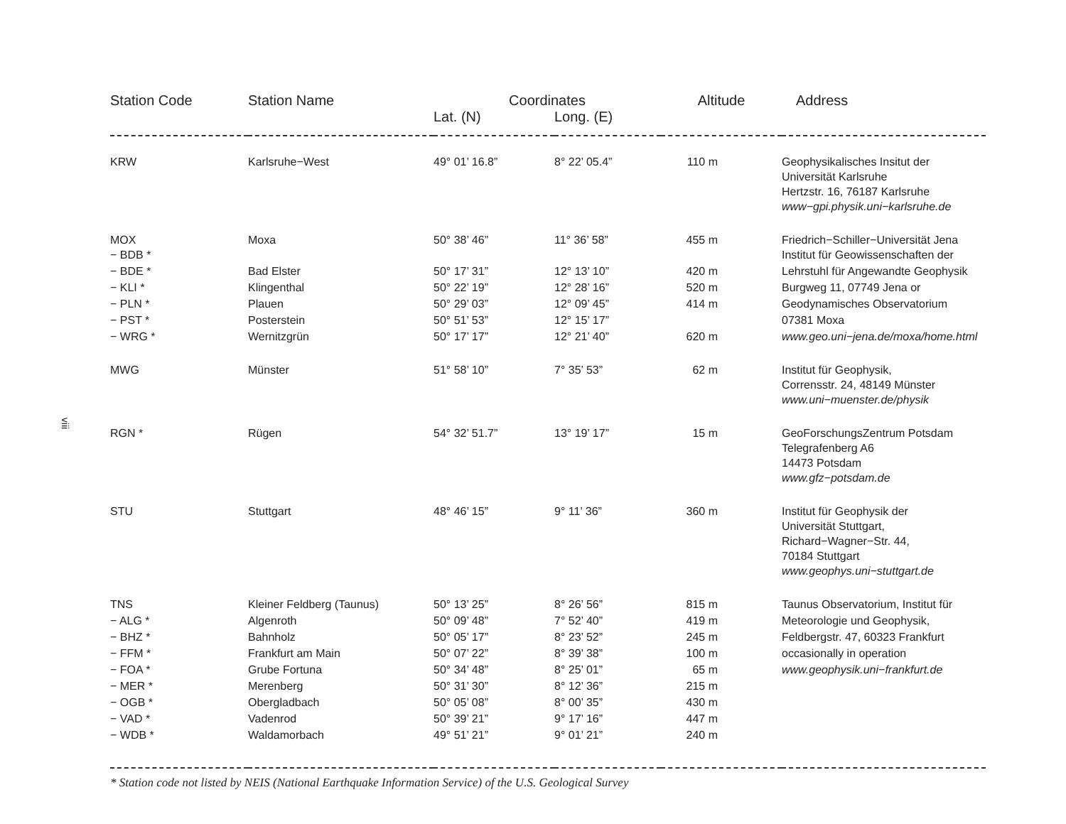viii
| Station Code | Station Name | Coordinates | | Altitude | Address |
| --- | --- | --- | --- | --- | --- |
| | | Lat. (N) | Long. (E) | | |
| KRW | Karlsruhe−West | 49° 01’ 16.8” | 8° 22’ 05.4” | 110 m | Geophysikalisches Insitut der Universität Karlsruhe Hertzstr. 16, 76187 Karlsruhe www−gpi.physik.uni−karlsruhe.de |
| MOX − BDB * | Moxa | 50° 38’ 46” | 11° 36’ 58” | 455 m | Friedrich−Schiller−Universität Jena Institut für Geowissenschaften der |
| − BDE * | Bad Elster | 50° 17’ 31” | 12° 13’ 10” | 420 m | Lehrstuhl für Angewandte Geophysik |
| − KLI * | Klingenthal | 50° 22’ 19” | 12° 28’ 16” | 520 m | Burgweg 11, 07749 Jena or |
| − PLN * | Plauen | 50° 29’ 03” | 12° 09’ 45” | 414 m | Geodynamisches Observatorium |
| − PST * | Posterstein | 50° 51’ 53” | 12° 15’ 17” | | 07381 Moxa |
| − WRG * | Wernitzgrün | 50° 17’ 17” | 12° 21’ 40” | 620 m | www.geo.uni−jena.de/moxa/home.html |
| MWG | Münster | 51° 58’ 10” | 7° 35’ 53” | 62 m | Institut für Geophysik, Corrensstr. 24, 48149 Münster www.uni−muenster.de/physik |
| RGN * | Rügen | 54° 32’ 51.7” | 13° 19’ 17” | 15 m | GeoForschungsZentrum Potsdam Telegrafenberg A6 14473 Potsdam www.gfz−potsdam.de |
| STU | Stuttgart | 48° 46’ 15” | 9° 11’ 36” | 360 m | Institut für Geophysik der Universität Stuttgart, Richard−Wagner−Str. 44, 70184 Stuttgart www.geophys.uni−stuttgart.de |
| TNS | Kleiner Feldberg (Taunus) | 50° 13’ 25” | 8° 26’ 56” | 815 m | Taunus Observatorium, Institut für |
| − ALG * | Algenroth | 50° 09’ 48” | 7° 52’ 40” | 419 m | Meteorologie und Geophysik, |
| − BHZ * | Bahnholz | 50° 05’ 17” | 8° 23’ 52” | 245 m | Feldbergstr. 47, 60323 Frankfurt |
| − FFM * | Frankfurt am Main | 50° 07’ 22” | 8° 39’ 38” | 100 m | occasionally in operation |
| − FOA * | Grube Fortuna | 50° 34’ 48” | 8° 25’ 01” | 65 m | www.geophysik.uni−frankfurt.de |
| − MER * | Merenberg | 50° 31’ 30” | 8° 12’ 36” | 215 m | |
| − OGB * | Obergladbach | 50° 05’ 08” | 8° 00’ 35” | 430 m | |
| − VAD * | Vadenrod | 50° 39’ 21” | 9° 17’ 16” | 447 m | |
| − WDB * | Waldamorbach | 49° 51’ 21” | 9° 01’ 21” | 240 m | |
* Station code not listed by NEIS (National Earthquake Information Service) of the U.S. Geological Survey